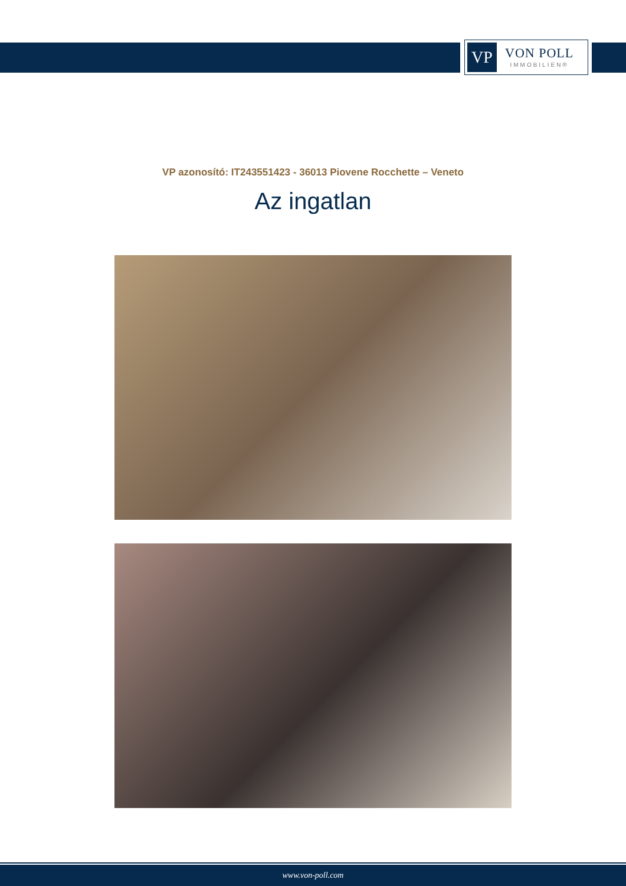VP
VON POLL
IMMOBILIEN®
VP azonosító: IT243551423 - 36013 Piovene Rocchette – Veneto
Az ingatlan
www.von-poll.com